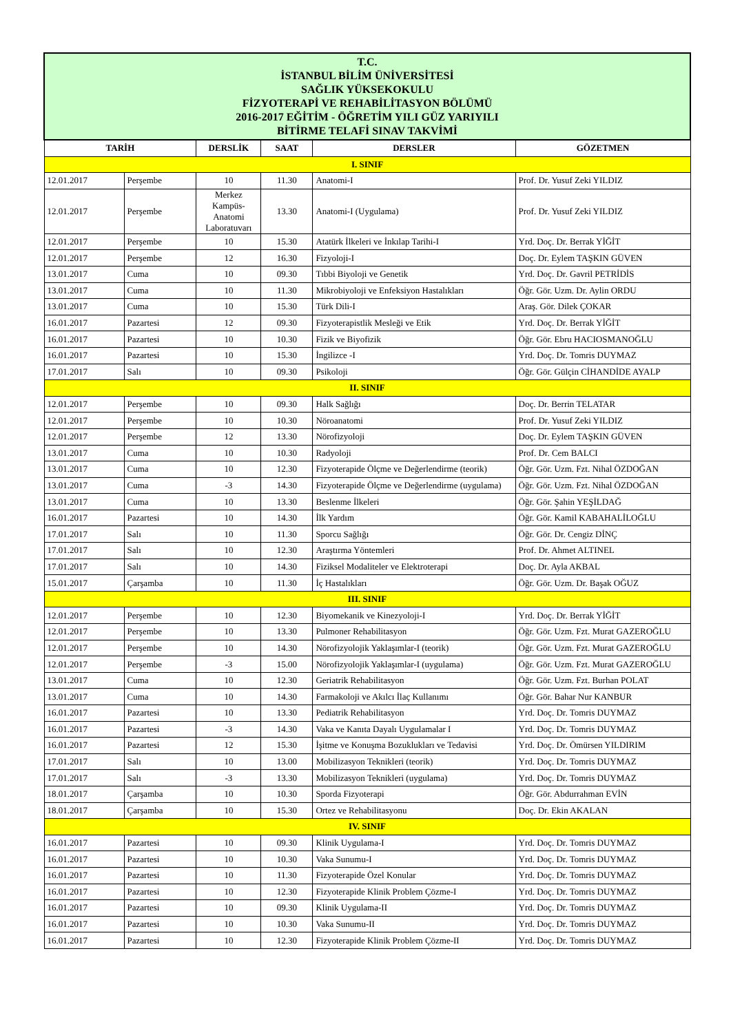| T.C. İSTANBUL BİLİM ÜNİVERSİTESİ SAĞLIK YÜKSEKOKULU FİZYOTERAPİ VE REHABİLİTASYON BÖLÜMÜ 2016-2017 EĞİTİM - ÖĞRETİM YILI GÜZ YARIYILI BİTİRME TELAFİ SINAV TAKVİMİ | | | | | |
| TARİH | | DERSLİK | SAAT | DERSLER | GÖZETMEN |
| I. SINIF | | | | | |
| 12.01.2017 | Perşembe | 10 | 11.30 | Anatomi-I | Prof. Dr. Yusuf Zeki YILDIZ |
| 12.01.2017 | Perşembe | Merkez Kampüs-Anatomi Laboratuvarı | 13.30 | Anatomi-I (Uygulama) | Prof. Dr. Yusuf Zeki YILDIZ |
| 12.01.2017 | Perşembe | 10 | 15.30 | Atatürk İlkeleri ve İnkılap Tarihi-I | Yrd. Doç. Dr. Berrak YİĞİT |
| 12.01.2017 | Perşembe | 12 | 16.30 | Fizyoloji-I | Doç. Dr. Eylem TAŞKIN GÜVEN |
| 13.01.2017 | Cuma | 10 | 09.30 | Tıbbi Biyoloji ve Genetik | Yrd. Doç. Dr. Gavril PETRİDİS |
| 13.01.2017 | Cuma | 10 | 11.30 | Mikrobiyoloji ve Enfeksiyon Hastalıkları | Öğr. Gör. Uzm. Dr. Aylin ORDU |
| 13.01.2017 | Cuma | 10 | 15.30 | Türk Dili-I | Araş. Gör. Dilek ÇOKAR |
| 16.01.2017 | Pazartesi | 12 | 09.30 | Fizyoterapistlik Mesleği ve Etik | Yrd. Doç. Dr. Berrak YİĞİT |
| 16.01.2017 | Pazartesi | 10 | 10.30 | Fizik ve Biyofizik | Öğr. Gör. Ebru HACIOSMANOĞLU |
| 16.01.2017 | Pazartesi | 10 | 15.30 | İngilizce -I | Yrd. Doç. Dr. Tomris DUYMAZ |
| 17.01.2017 | Salı | 10 | 09.30 | Psikoloji | Öğr. Gör. Gülçin CİHANDİDE AYALP |
| II. SINIF | | | | | |
| 12.01.2017 | Perşembe | 10 | 09.30 | Halk Sağlığı | Doç. Dr. Berrin TELATAR |
| 12.01.2017 | Perşembe | 10 | 10.30 | Nöroanatomi | Prof. Dr. Yusuf Zeki YILDIZ |
| 12.01.2017 | Perşembe | 12 | 13.30 | Nörofizyoloji | Doç. Dr. Eylem TAŞKIN GÜVEN |
| 13.01.2017 | Cuma | 10 | 10.30 | Radyoloji | Prof. Dr. Cem BALCI |
| 13.01.2017 | Cuma | 10 | 12.30 | Fizyoterapide Ölçme ve Değerlendirme (teorik) | Öğr. Gör. Uzm. Fzt. Nihal ÖZDOĞAN |
| 13.01.2017 | Cuma | -3 | 14.30 | Fizyoterapide Ölçme ve Değerlendirme (uygulama) | Öğr. Gör. Uzm. Fzt. Nihal ÖZDOĞAN |
| 13.01.2017 | Cuma | 10 | 13.30 | Beslenme İlkeleri | Öğr. Gör. Şahin YEŞİLDAĞ |
| 16.01.2017 | Pazartesi | 10 | 14.30 | İlk Yardım | Öğr. Gör. Kamil KABAHALİLOĞLU |
| 17.01.2017 | Salı | 10 | 11.30 | Sporcu Sağlığı | Öğr. Gör. Dr. Cengiz DİNÇ |
| 17.01.2017 | Salı | 10 | 12.30 | Araştırma Yöntemleri | Prof. Dr. Ahmet ALTINEL |
| 17.01.2017 | Salı | 10 | 14.30 | Fiziksel Modaliteler ve Elektroterapi | Doç. Dr. Ayla AKBAL |
| 15.01.2017 | Çarşamba | 10 | 11.30 | İç Hastalıkları | Öğr. Gör. Uzm. Dr. Başak OĞUZ |
| III. SINIF | | | | | |
| 12.01.2017 | Perşembe | 10 | 12.30 | Biyomekanik ve Kinezyoloji-I | Yrd. Doç. Dr. Berrak YİĞİT |
| 12.01.2017 | Perşembe | 10 | 13.30 | Pulmoner Rehabilitasyon | Öğr. Gör. Uzm. Fzt. Murat GAZEROĞLU |
| 12.01.2017 | Perşembe | 10 | 14.30 | Nörofizyolojik Yaklaşımlar-I (teorik) | Öğr. Gör. Uzm. Fzt. Murat GAZEROĞLU |
| 12.01.2017 | Perşembe | -3 | 15.00 | Nörofizyolojik Yaklaşımlar-I (uygulama) | Öğr. Gör. Uzm. Fzt. Murat GAZEROĞLU |
| 13.01.2017 | Cuma | 10 | 12.30 | Geriatrik Rehabilitasyon | Öğr. Gör. Uzm. Fzt. Burhan POLAT |
| 13.01.2017 | Cuma | 10 | 14.30 | Farmakoloji ve Akılcı İlaç Kullanımı | Öğr. Gör. Bahar Nur KANBUR |
| 16.01.2017 | Pazartesi | 10 | 13.30 | Pediatrik Rehabilitasyon | Yrd. Doç. Dr. Tomris DUYMAZ |
| 16.01.2017 | Pazartesi | -3 | 14.30 | Vaka ve Kanıta Dayalı Uygulamalar I | Yrd. Doç. Dr. Tomris DUYMAZ |
| 16.01.2017 | Pazartesi | 12 | 15.30 | İşitme ve Konuşma Bozuklukları ve Tedavisi | Yrd. Doç. Dr. Ömürsen YILDIRIM |
| 17.01.2017 | Salı | 10 | 13.00 | Mobilizasyon Teknikleri (teorik) | Yrd. Doç. Dr. Tomris DUYMAZ |
| 17.01.2017 | Salı | -3 | 13.30 | Mobilizasyon Teknikleri (uygulama) | Yrd. Doç. Dr. Tomris DUYMAZ |
| 18.01.2017 | Çarşamba | 10 | 10.30 | Sporda Fizyoterapi | Öğr. Gör. Abdurrahman EVİN |
| 18.01.2017 | Çarşamba | 10 | 15.30 | Ortez ve Rehabilitasyonu | Doç. Dr. Ekin AKALAN |
| IV. SINIF | | | | | |
| 16.01.2017 | Pazartesi | 10 | 09.30 | Klinik Uygulama-I | Yrd. Doç. Dr. Tomris DUYMAZ |
| 16.01.2017 | Pazartesi | 10 | 10.30 | Vaka Sunumu-I | Yrd. Doç. Dr. Tomris DUYMAZ |
| 16.01.2017 | Pazartesi | 10 | 11.30 | Fizyoterapide Özel Konular | Yrd. Doç. Dr. Tomris DUYMAZ |
| 16.01.2017 | Pazartesi | 10 | 12.30 | Fizyoterapide Klinik Problem Çözme-I | Yrd. Doç. Dr. Tomris DUYMAZ |
| 16.01.2017 | Pazartesi | 10 | 09.30 | Klinik Uygulama-II | Yrd. Doç. Dr. Tomris DUYMAZ |
| 16.01.2017 | Pazartesi | 10 | 10.30 | Vaka Sunumu-II | Yrd. Doç. Dr. Tomris DUYMAZ |
| 16.01.2017 | Pazartesi | 10 | 12.30 | Fizyoterapide Klinik Problem Çözme-II | Yrd. Doç. Dr. Tomris DUYMAZ |